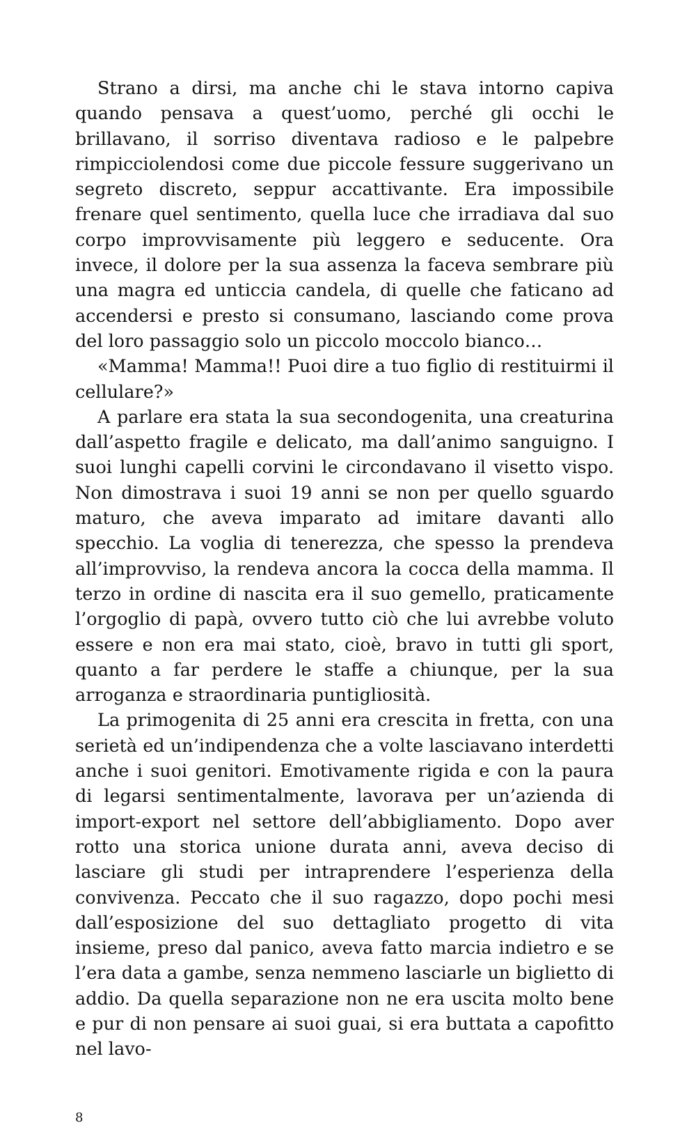Strano a dirsi, ma anche chi le stava intorno capiva quando pensava a quest’uomo, perché gli occhi le brillavano, il sorriso diventava radioso e le palpebre rimpicciolendosi come due piccole fessure suggerivano un segreto discreto, seppur accattivante. Era impossibile frenare quel sentimento, quella luce che irradiava dal suo corpo improvvisamente più leggero e seducente. Ora invece, il dolore per la sua assenza la faceva sembrare più una magra ed unticcia candela, di quelle che faticano ad accendersi e presto si consumano, lasciando come prova del loro passaggio solo un piccolo moccolo bianco…
«Mamma! Mamma!! Puoi dire a tuo figlio di restituirmi il cellulare?»
A parlare era stata la sua secondogenita, una creaturina dall’aspetto fragile e delicato, ma dall’animo sanguigno. I suoi lunghi capelli corvini le circondavano il visetto vispo. Non dimostrava i suoi 19 anni se non per quello sguardo maturo, che aveva imparato ad imitare davanti allo specchio. La voglia di tenerezza, che spesso la prendeva all’improvviso, la rendeva ancora la cocca della mamma. Il terzo in ordine di nascita era il suo gemello, praticamente l’orgoglio di papà, ovvero tutto ciò che lui avrebbe voluto essere e non era mai stato, cioè, bravo in tutti gli sport, quanto a far perdere le staffe a chiunque, per la sua arroganza e straordinaria puntigliosità.
La primogenita di 25 anni era crescita in fretta, con una serietà ed un’indipendenza che a volte lasciavano interdetti anche i suoi genitori. Emotivamente rigida e con la paura di legarsi sentimentalmente, lavorava per un’azienda di import-export nel settore dell’abbigliamento. Dopo aver rotto una storica unione durata anni, aveva deciso di lasciare gli studi per intraprendere l’esperienza della convivenza. Peccato che il suo ragazzo, dopo pochi mesi dall’esposizione del suo dettagliato progetto di vita insieme, preso dal panico, aveva fatto marcia indietro e se l’era data a gambe, senza nemmeno lasciarle un biglietto di addio. Da quella separazione non ne era uscita molto bene e pur di non pensare ai suoi guai, si era buttata a capofitto nel lavo-
8